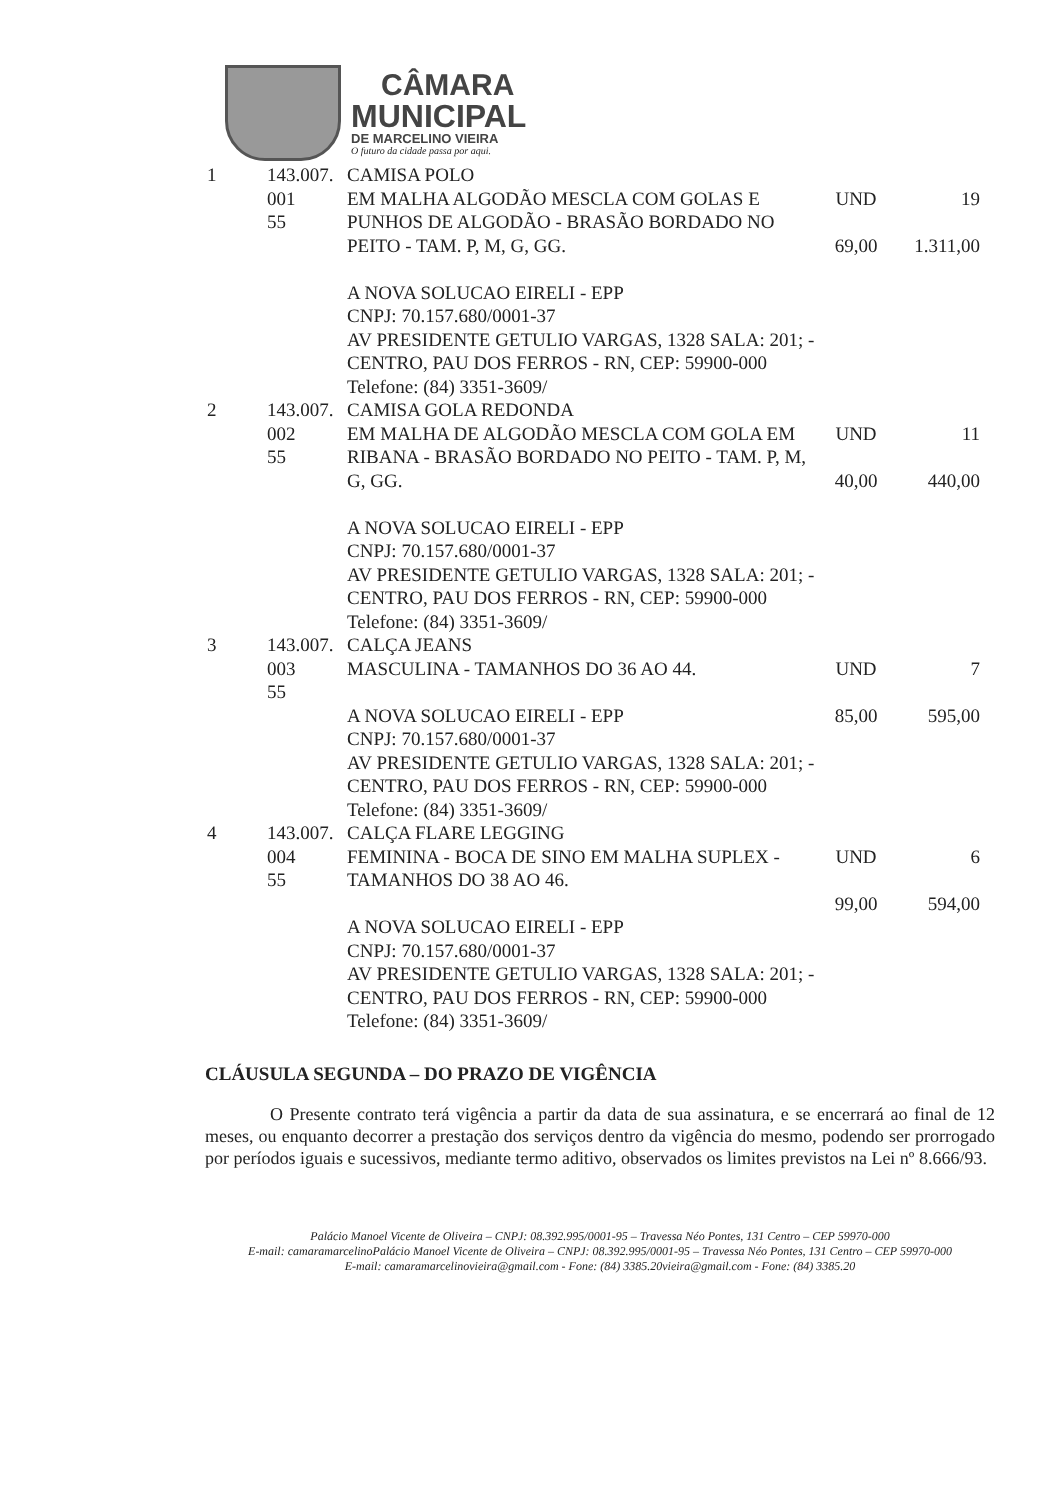CÂMARA
MUNICIPAL
DE MARCELINO VIEIRA
O futuro da cidade passa por aqui.
| 1 | 143.007. 001 55 | CAMISA POLO EM MALHA ALGODÃO MESCLA COM GOLAS E PUNHOS DE ALGODÃO - BRASÃO BORDADO NO PEITO - TAM. P, M, G, GG. A NOVA SOLUCAO EIRELI - EPP CNPJ: 70.157.680/0001-37 AV PRESIDENTE GETULIO VARGAS, 1328 SALA: 201; - CENTRO, PAU DOS FERROS - RN, CEP: 59900-000 Telefone: (84) 3351-3609/ | UND 69,00 | 19 1.311,00 |
| 2 | 143.007. 002 55 | CAMISA GOLA REDONDA EM MALHA DE ALGODÃO MESCLA COM GOLA EM RIBANA - BRASÃO BORDADO NO PEITO - TAM. P, M, G, GG. A NOVA SOLUCAO EIRELI - EPP CNPJ: 70.157.680/0001-37 AV PRESIDENTE GETULIO VARGAS, 1328 SALA: 201; - CENTRO, PAU DOS FERROS - RN, CEP: 59900-000 Telefone: (84) 3351-3609/ | UND 40,00 | 11 440,00 |
| 3 | 143.007. 003 55 | CALÇA JEANS MASCULINA - TAMANHOS DO 36 AO 44. A NOVA SOLUCAO EIRELI - EPP CNPJ: 70.157.680/0001-37 AV PRESIDENTE GETULIO VARGAS, 1328 SALA: 201; - CENTRO, PAU DOS FERROS - RN, CEP: 59900-000 Telefone: (84) 3351-3609/ | UND 85,00 | 7 595,00 |
| 4 | 143.007. 004 55 | CALÇA FLARE LEGGING FEMININA - BOCA DE SINO EM MALHA SUPLEX - TAMANHOS DO 38 AO 46. A NOVA SOLUCAO EIRELI - EPP CNPJ: 70.157.680/0001-37 AV PRESIDENTE GETULIO VARGAS, 1328 SALA: 201; - CENTRO, PAU DOS FERROS - RN, CEP: 59900-000 Telefone: (84) 3351-3609/ | UND 99,00 | 6 594,00 |
CLÁUSULA SEGUNDA – DO PRAZO DE VIGÊNCIA
O Presente contrato terá vigência a partir da data de sua assinatura, e se encerrará ao final de 12 meses, ou enquanto decorrer a prestação dos serviços dentro da vigência do mesmo, podendo ser prorrogado por períodos iguais e sucessivos, mediante termo aditivo, observados os limites previstos na Lei nº 8.666/93.
Palácio Manoel Vicente de Oliveira – CNPJ: 08.392.995/0001-95 – Travessa Néo Pontes, 131 Centro – CEP 59970-000
E-mail: camaramarcelinoPalácio Manoel Vicente de Oliveira – CNPJ: 08.392.995/0001-95 – Travessa Néo Pontes, 131 Centro – CEP 59970-000
E-mail: camaramarcelinovieira@gmail.com - Fone: (84) 3385.20vieira@gmail.com - Fone: (84) 3385.20